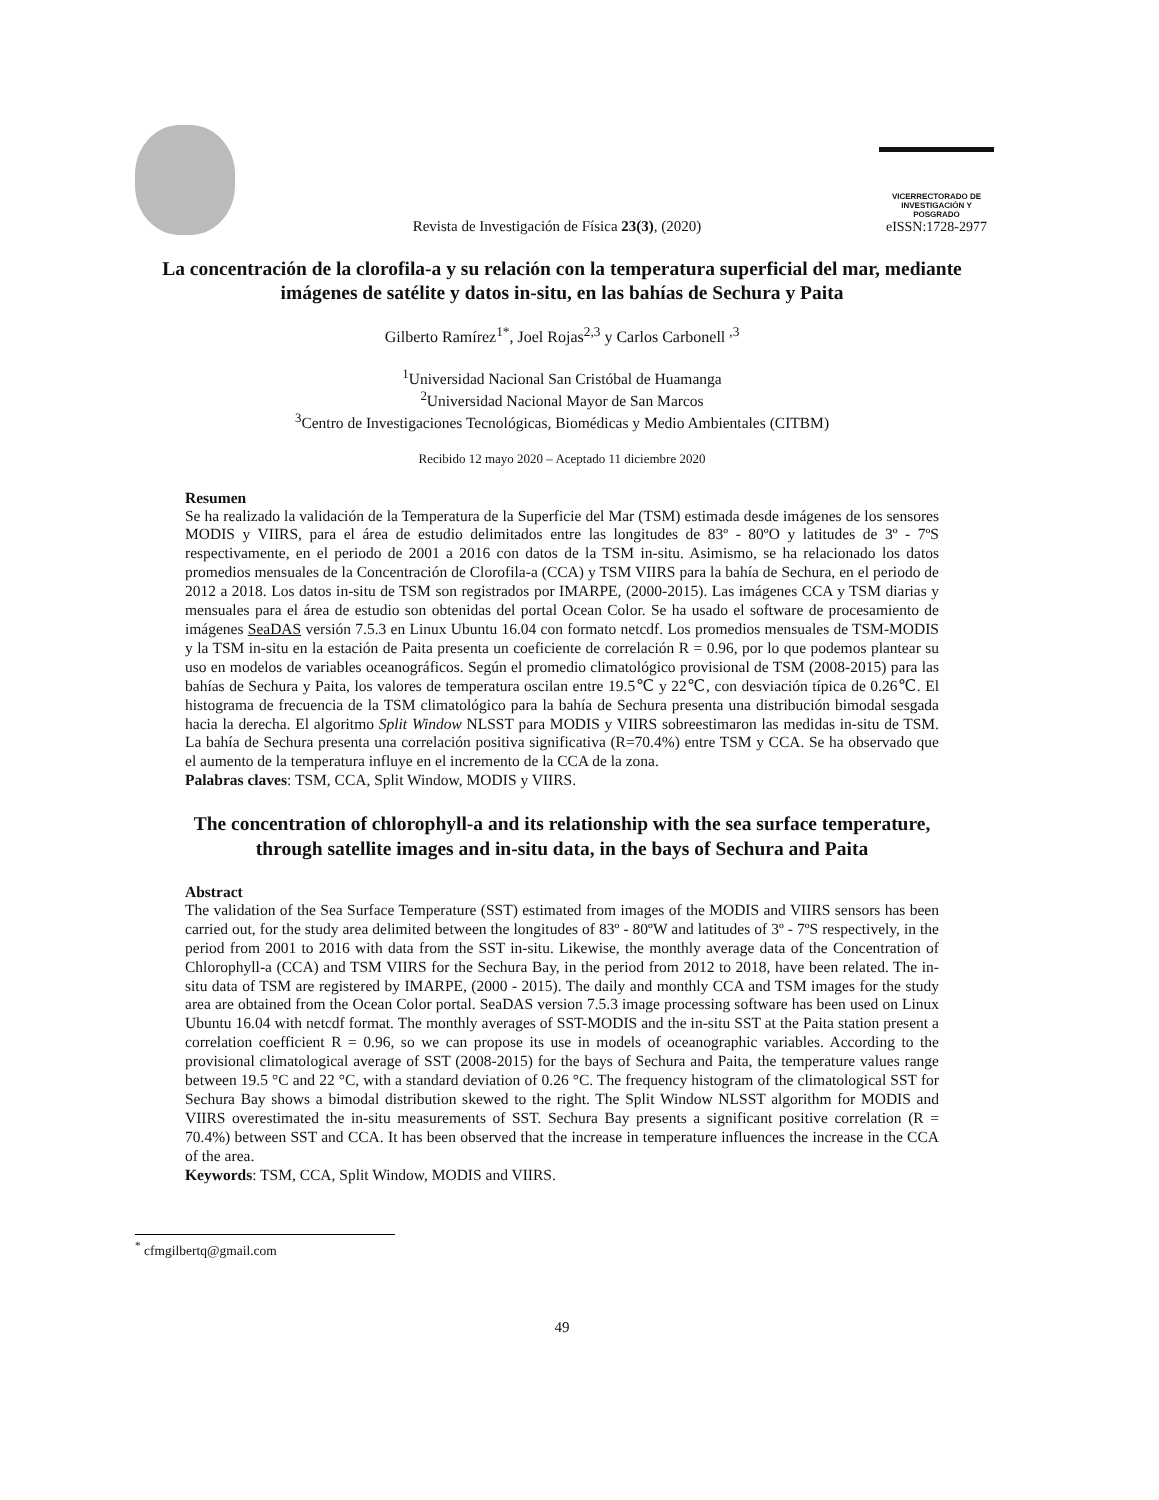Revista de Investigación de Física 23(3), (2020)
VICERRECTORADO DE
INVESTIGACIÓN Y POSGRADO
eISSN:1728-2977
La concentración de la clorofila-a y su relación con la temperatura superficial del mar, mediante imágenes de satélite y datos in-situ, en las bahías de Sechura y Paita
Gilberto Ramírez<sup>1*</sup>, Joel Rojas<sup>2,3</sup> y Carlos Carbonell <sup>,3</sup>
<sup>1</sup> Universidad Nacional San Cristóbal de Huamanga
<sup>2</sup> Universidad Nacional Mayor de San Marcos
<sup>3</sup> Centro de Investigaciones Tecnológicas, Biomédicas y Medio Ambientales (CITBM)
Recibido 12 mayo 2020 – Aceptado 11 diciembre 2020
Resumen
Se ha realizado la validación de la Temperatura de la Superficie del Mar (TSM) estimada desde imágenes de los sensores MODIS y VIIRS, para el área de estudio delimitados entre las longitudes de 83º - 80ºO y latitudes de 3º - 7ºS respectivamente, en el periodo de 2001 a 2016 con datos de la TSM in-situ. Asimismo, se ha relacionado los datos promedios mensuales de la Concentración de Clorofila-a (CCA) y TSM VIIRS para la bahía de Sechura, en el periodo de 2012 a 2018. Los datos in-situ de TSM son registrados por IMARPE, (2000-2015). Las imágenes CCA y TSM diarias y mensuales para el área de estudio son obtenidas del portal Ocean Color. Se ha usado el software de procesamiento de imágenes SeaDAS versión 7.5.3 en Linux Ubuntu 16.04 con formato netcdf. Los promedios mensuales de TSM-MODIS y la TSM in-situ en la estación de Paita presenta un coeficiente de correlación R = 0.96, por lo que podemos plantear su uso en modelos de variables oceanográficos. Según el promedio climatológico provisional de TSM (2008-2015) para las bahías de Sechura y Paita, los valores de temperatura oscilan entre 19.5℃ y 22℃, con desviación típica de 0.26℃. El histograma de frecuencia de la TSM climatológico para la bahía de Sechura presenta una distribución bimodal sesgada hacia la derecha. El algoritmo Split Window NLSST para MODIS y VIIRS sobreestimaron las medidas in-situ de TSM. La bahía de Sechura presenta una correlación positiva significativa (R=70.4%) entre TSM y CCA. Se ha observado que el aumento de la temperatura influye en el incremento de la CCA de la zona.
Palabras claves: TSM, CCA, Split Window, MODIS y VIIRS.
The concentration of chlorophyll-a and its relationship with the sea surface temperature, through satellite images and in-situ data, in the bays of Sechura and Paita
Abstract
The validation of the Sea Surface Temperature (SST) estimated from images of the MODIS and VIIRS sensors has been carried out, for the study area delimited between the longitudes of 83º - 80ºW and latitudes of 3º - 7ºS respectively, in the period from 2001 to 2016 with data from the SST in-situ. Likewise, the monthly average data of the Concentration of Chlorophyll-a (CCA) and TSM VIIRS for the Sechura Bay, in the period from 2012 to 2018, have been related. The in-situ data of TSM are registered by IMARPE, (2000 - 2015). The daily and monthly CCA and TSM images for the study area are obtained from the Ocean Color portal. SeaDAS version 7.5.3 image processing software has been used on Linux Ubuntu 16.04 with netcdf format. The monthly averages of SST-MODIS and the in-situ SST at the Paita station present a correlation coefficient R = 0.96, so we can propose its use in models of oceanographic variables. According to the provisional climatological average of SST (2008-2015) for the bays of Sechura and Paita, the temperature values range between 19.5 °C and 22 °C, with a standard deviation of 0.26 °C. The frequency histogram of the climatological SST for Sechura Bay shows a bimodal distribution skewed to the right. The Split Window NLSST algorithm for MODIS and VIIRS overestimated the in-situ measurements of SST. Sechura Bay presents a significant positive correlation (R = 70.4%) between SST and CCA. It has been observed that the increase in temperature influences the increase in the CCA of the area.
Keywords: TSM, CCA, Split Window, MODIS and VIIRS.
<sup>*</sup> cfmgilbertq@gmail.com
49